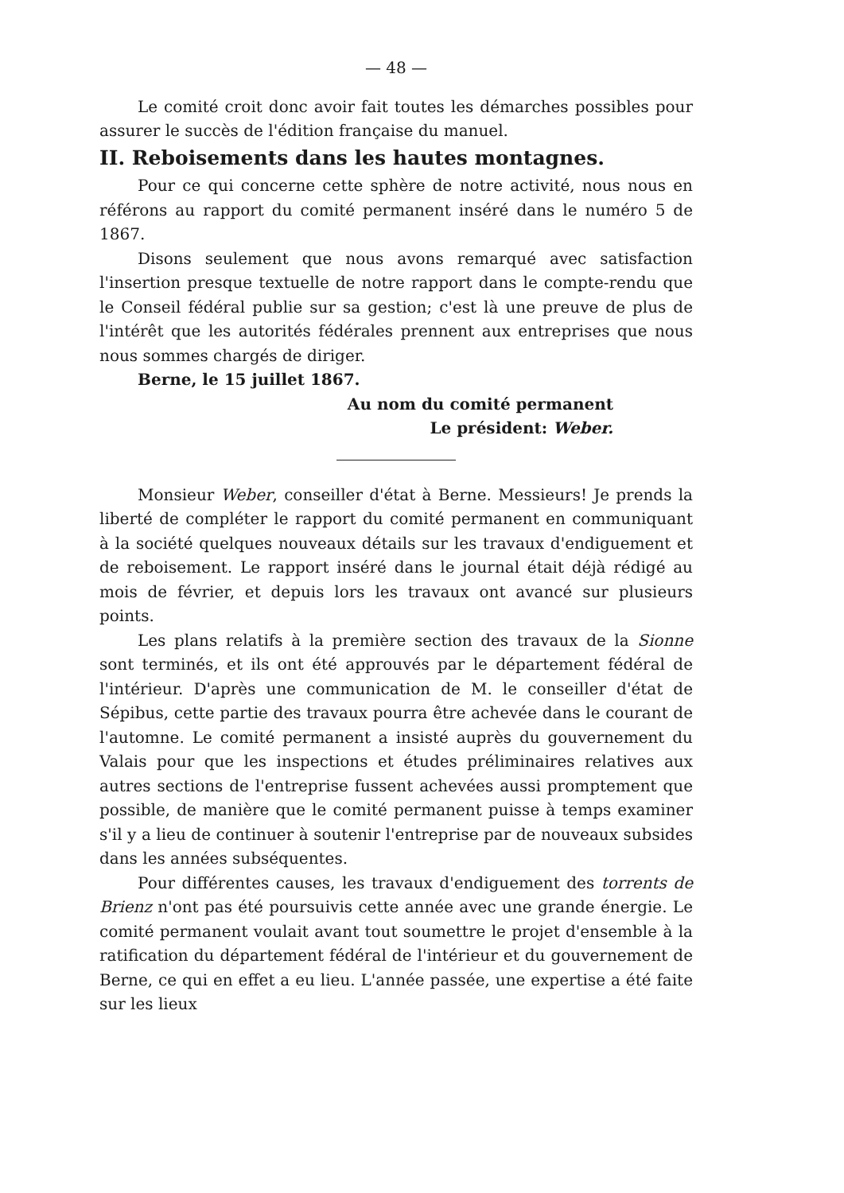— 48 —
Le comité croit donc avoir fait toutes les démarches possibles pour assurer le succès de l'édition française du manuel.
II. Reboisements dans les hautes montagnes.
Pour ce qui concerne cette sphère de notre activité, nous nous en référons au rapport du comité permanent inséré dans le numéro 5 de 1867.
Disons seulement que nous avons remarqué avec satisfaction l'insertion presque textuelle de notre rapport dans le compte-rendu que le Conseil fédéral publie sur sa gestion; c'est là une preuve de plus de l'intérêt que les autorités fédérales prennent aux entreprises que nous nous sommes chargés de diriger.
Berne, le 15 juillet 1867.
Au nom du comité permanent
Le président: Weber.
Monsieur Weber, conseiller d'état à Berne. Messieurs! Je prends la liberté de compléter le rapport du comité permanent en communiquant à la société quelques nouveaux détails sur les travaux d'endiguement et de reboisement. Le rapport inséré dans le journal était déjà rédigé au mois de février, et depuis lors les travaux ont avancé sur plusieurs points.
Les plans relatifs à la première section des travaux de la Sionne sont terminés, et ils ont été approuvés par le département fédéral de l'intérieur. D'après une communication de M. le conseiller d'état de Sépibus, cette partie des travaux pourra être achevée dans le courant de l'automne. Le comité permanent a insisté auprès du gouvernement du Valais pour que les inspections et études préliminaires relatives aux autres sections de l'entreprise fussent achevées aussi promptement que possible, de manière que le comité permanent puisse à temps examiner s'il y a lieu de continuer à soutenir l'entreprise par de nouveaux subsides dans les années subséquentes.
Pour différentes causes, les travaux d'endiguement des torrents de Brienz n'ont pas été poursuivis cette année avec une grande énergie. Le comité permanent voulait avant tout soumettre le projet d'ensemble à la ratification du département fédéral de l'intérieur et du gouvernement de Berne, ce qui en effet a eu lieu. L'année passée, une expertise a été faite sur les lieux